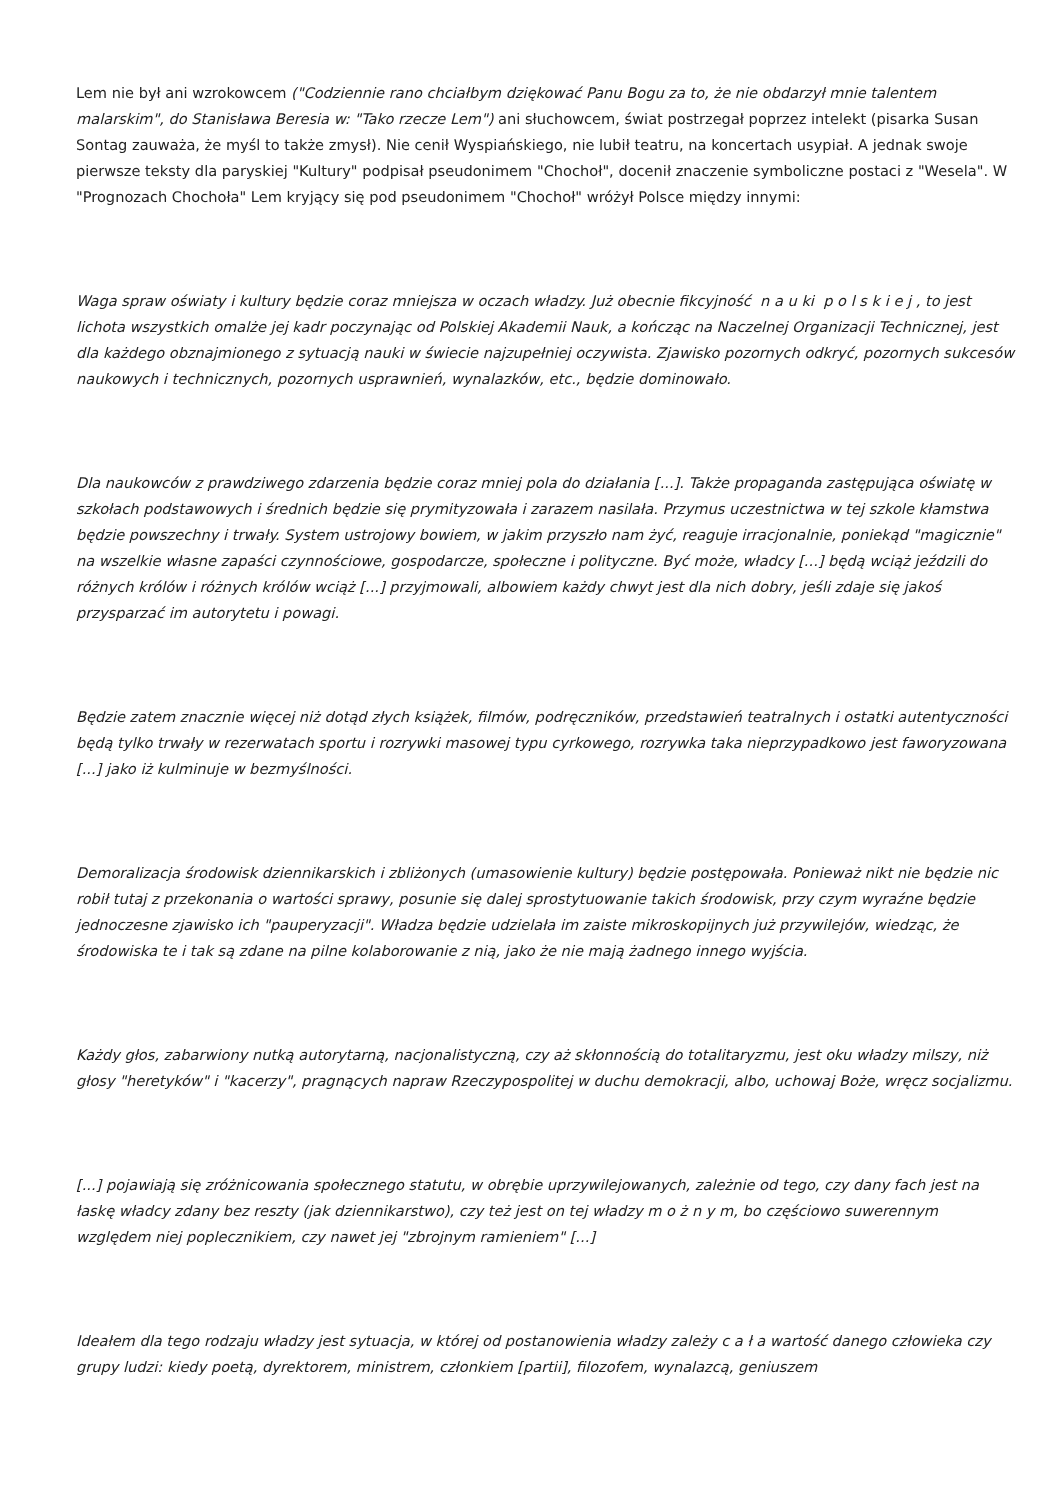Lem nie był ani wzrokowcem ("Codziennie rano chciałbym dziękować Panu Bogu za to, że nie obdarzył mnie talentem malarskim", do Stanisława Beresia w: "Tako rzecze Lem") ani słuchowcem, świat postrzegał poprzez intelekt (pisarka Susan Sontag zauważa, że myśl to także zmysł). Nie cenił Wyspiańskiego, nie lubił teatru, na koncertach usypiał. A jednak swoje pierwsze teksty dla paryskiej "Kultury" podpisał pseudonimem "Chochoł", docenił znaczenie symboliczne postaci z "Wesela". W "Prognozach Chochoła" Lem kryjący się pod pseudonimem "Chochoł" wróżył Polsce między innymi:
Waga spraw oświaty i kultury będzie coraz mniejsza w oczach władzy. Już obecnie fikcyjność n a u ki p o l s k i e j , to jest lichota wszystkich omalże jej kadr poczynając od Polskiej Akademii Nauk, a kończąc na Naczelnej Organizacji Technicznej, jest dla każdego obznajmionego z sytuacją nauki w świecie najzupełniej oczywista. Zjawisko pozornych odkryć, pozornych sukcesów naukowych i technicznych, pozornych usprawnień, wynalazków, etc., będzie dominowało.
Dla naukowców z prawdziwego zdarzenia będzie coraz mniej pola do działania [...]. Także propaganda zastępująca oświatę w szkołach podstawowych i średnich będzie się prymityzowała i zarazem nasilała. Przymus uczestnictwa w tej szkole kłamstwa będzie powszechny i trwały. System ustrojowy bowiem, w jakim przyszło nam żyć, reaguje irracjonalnie, poniekąd "magicznie" na wszelkie własne zapaści czynnościowe, gospodarcze, społeczne i polityczne. Być może, władcy [...] będą wciąż jeździli do różnych królów i różnych królów wciąż [...] przyjmowali, albowiem każdy chwyt jest dla nich dobry, jeśli zdaje się jakoś przysparzać im autorytetu i powagi.
Będzie zatem znacznie więcej niż dotąd złych książek, filmów, podręczników, przedstawień teatralnych i ostatki autentyczności będą tylko trwały w rezerwatach sportu i rozrywki masowej typu cyrkowego, rozrywka taka nieprzypadkowo jest faworyzowana [...] jako iż kulminuje w bezmyślności.
Demoralizacja środowisk dziennikarskich i zbliżonych (umasowienie kultury) będzie postępowała. Ponieważ nikt nie będzie nic robił tutaj z przekonania o wartości sprawy, posunie się dalej sprostytuowanie takich środowisk, przy czym wyraźne będzie jednoczesne zjawisko ich "pauperyzacji". Władza będzie udzielała im zaiste mikroskopijnych już przywilejów, wiedząc, że środowiska te i tak są zdane na pilne kolaborowanie z nią, jako że nie mają żadnego innego wyjścia.
Każdy głos, zabarwiony nutką autorytarną, nacjonalistyczną, czy aż skłonnością do totalitaryzmu, jest oku władzy milszy, niż głosy "heretyków" i "kacerzy", pragnących napraw Rzeczypospolitej w duchu demokracji, albo, uchowaj Boże, wręcz socjalizmu.
[...] pojawiają się zróżnicowania społecznego statutu, w obrębie uprzywilejowanych, zależnie od tego, czy dany fach jest na łaskę władcy zdany bez reszty (jak dziennikarstwo), czy też jest on tej władzy m o ż n y m, bo częściowo suwerennym względem niej poplecznikiem, czy nawet jej "zbrojnym ramieniem" [...]
Ideałem dla tego rodzaju władzy jest sytuacja, w której od postanowienia władzy zależy c a ł a wartość danego człowieka czy grupy ludzi: kiedy poetą, dyrektorem, ministrem, członkiem [partii], filozofem, wynalazcą, geniuszem